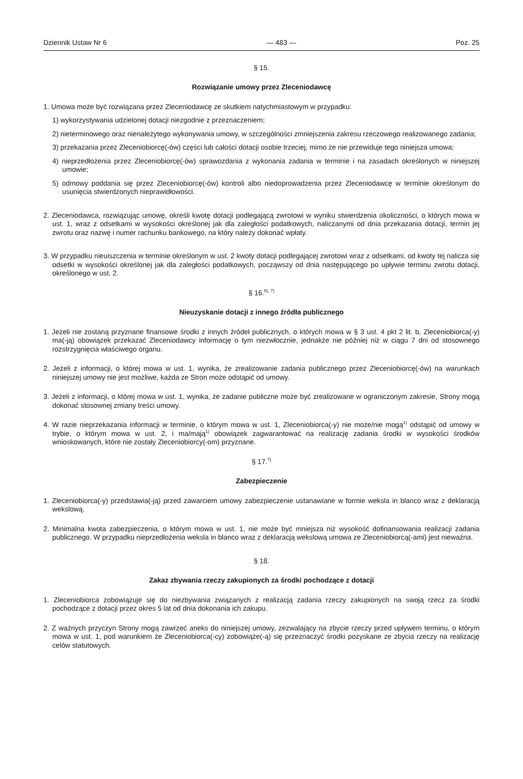Dziennik Ustaw Nr 6 — 483 — Poz. 25
§ 15.
Rozwiązanie umowy przez Zleceniodawcę
1. Umowa może być rozwiązana przez Zleceniodawcę ze skutkiem natychmiastowym w przypadku:
1) wykorzystywania udzielonej dotacji niezgodnie z przeznaczeniem;
2) nieterminowego oraz nienależytego wykonywania umowy, w szczególności zmniejszenia zakresu rzeczowego realizowanego zadania;
3) przekazania przez Zleceniobiorcę(-ów) części lub całości dotacji osobie trzeciej, mimo że nie przewiduje tego niniejsza umowa;
4) nieprzedłożenia przez Zleceniobiorcę(-ów) sprawozdania z wykonania zadania w terminie i na zasadach określonych w niniejszej umowie;
5) odmowy poddania się przez Zleceniobiorcę(-ów) kontroli albo niedoprowadzenia przez Zleceniodawcę w terminie określonym do usunięcia stwierdzonych nieprawidłowości.
2. Zleceniodawca, rozwiązując umowę, określi kwotę dotacji podlegającą zwrotowi w wyniku stwierdzenia okoliczności, o których mowa w ust. 1, wraz z odsetkami w wysokości określonej jak dla zaległości podatkowych, naliczanymi od dnia przekazania dotacji, termin jej zwrotu oraz nazwę i numer rachunku bankowego, na który należy dokonać wpłaty.
3. W przypadku nieuiszczenia w terminie określonym w ust. 2 kwoty dotacji podlegającej zwrotowi wraz z odsetkami, od kwoty tej nalicza się odsetki w wysokości określonej jak dla zaległości podatkowych, począwszy od dnia następującego po upływie terminu zwrotu dotacji, określonego w ust. 2.
§ 16.<sup>6), 7)</sup>
Nieuzyskanie dotacji z innego źródła publicznego
1. Jeżeli nie zostaną przyznane finansowe środki z innych źródeł publicznych, o których mowa w § 3 ust. 4 pkt 2 lit. b, Zleceniobiorca(-y) ma(-ją) obowiązek przekazać Zleceniodawcy informację o tym niezwłocznie, jednakże nie później niż w ciągu 7 dni od stosownego rozstrzygnięcia właściwego organu.
2. Jeżeli z informacji, o której mowa w ust. 1, wynika, że zrealizowanie zadania publicznego przez Zleceniobiorcę(-ów) na warunkach niniejszej umowy nie jest możliwe, każda ze Stron może odstąpić od umowy.
3. Jeżeli z informacji, o której mowa w ust. 1, wynika, że zadanie publiczne może być zrealizowane w ograniczonym zakresie, Strony mogą dokonać stosownej zmiany treści umowy.
4. W razie nieprzekazania informacji w terminie, o którym mowa w ust. 1, Zleceniobiorca(-y) nie może/nie mogą<sup>1)</sup> odstąpić od umowy w trybie, o którym mowa w ust. 2, i ma/mają<sup>1)</sup> obowiązek zagwarantować na realizację zadania środki w wysokości środków wnioskowanych, które nie zostały Zleceniobiorcy(-om) przyznane.
§ 17.<sup>7)</sup>
Zabezpieczenie
1. Zleceniobiorca(-y) przedstawia(-ją) przed zawarciem umowy zabezpieczenie ustanawiane w formie weksla in blanco wraz z deklaracją wekslową.
2. Minimalna kwota zabezpieczenia, o którym mowa w ust. 1, nie może być mniejsza niż wysokość dofinansowania realizacji zadania publicznego. W przypadku nieprzedłożenia weksla in blanco wraz z deklaracją wekslową umowa ze Zleceniobiorcą(-ami) jest nieważna.
§ 18.
Zakaz zbywania rzeczy zakupionych za środki pochodzące z dotacji
1. Zleceniobiorca zobowiązuje się do niezbywania związanych z realizacją zadania rzeczy zakupionych na swoją rzecz za środki pochodzące z dotacji przez okres 5 lat od dnia dokonania ich zakupu.
2. Z ważnych przyczyn Strony mogą zawrzeć aneks do niniejszej umowy, zezwalający na zbycie rzeczy przed upływem terminu, o którym mowa w ust. 1, pod warunkiem że Zleceniobiorca(-cy) zobowiąże(-ą) się przeznaczyć środki pozyskane ze zbycia rzeczy na realizację celów statutowych.